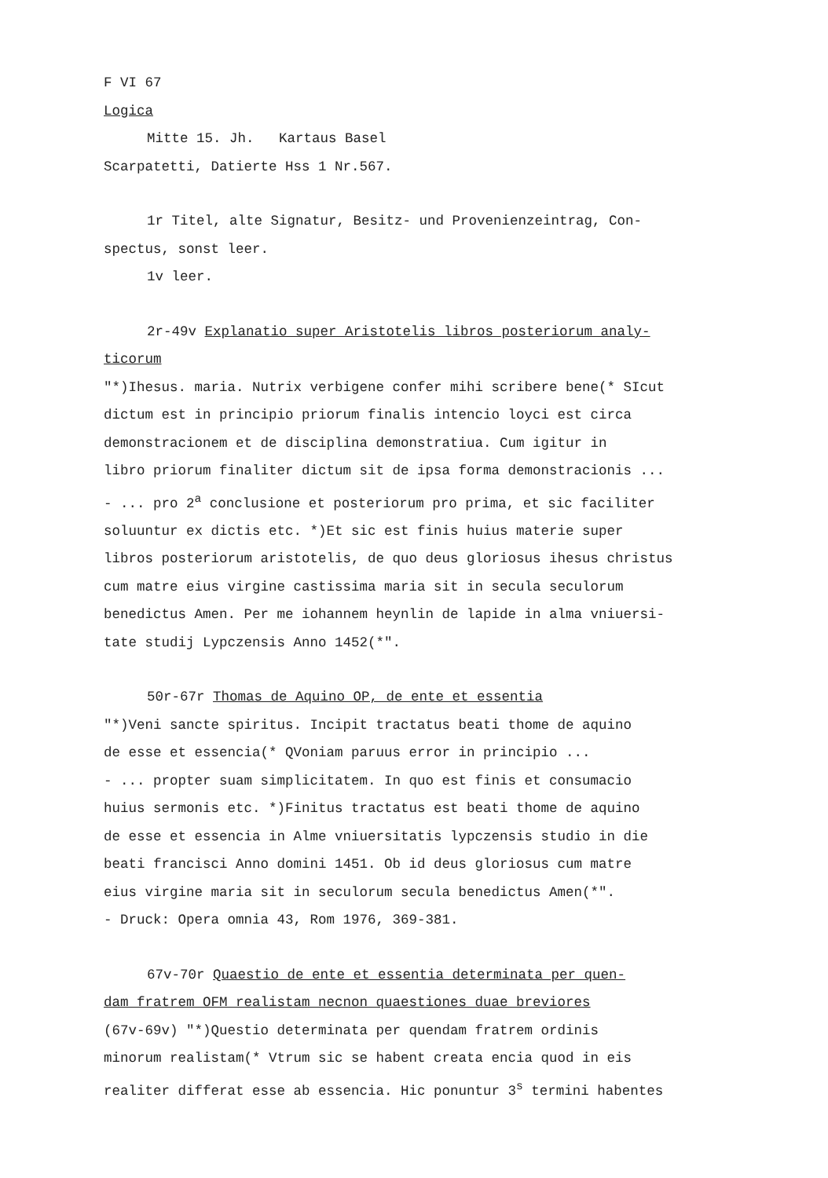F VI 67
Logica
Mitte 15. Jh. Kartaus Basel
Scarpatetti, Datierte Hss 1 Nr.567.
1r Titel, alte Signatur, Besitz- und Provenienzeintrag, Con-
spectus, sonst leer.
1v leer.
2r-49v Explanatio super Aristotelis libros posteriorum analy-
ticorum
"*)Ihesus. maria. Nutrix verbigene confer mihi scribere bene(* SIcut
dictum est in principio priorum finalis intencio loyci est circa
demonstracionem et de disciplina demonstratiua. Cum igitur in
libro priorum finaliter dictum sit de ipsa forma demonstracionis ...
- ... pro 2<sup>a</sup> conclusione et posteriorum pro prima, et sic faciliter
soluuntur ex dictis etc. *)Et sic est finis huius materie super
libros posteriorum aristotelis, de quo deus gloriosus ihesus christus
cum matre eius virgine castissima maria sit in secula seculorum
benedictus Amen. Per me iohannem heynlin de lapide in alma vniuersi-
tate studij Lypczensis Anno 1452(*".
50r-67r Thomas de Aquino OP, de ente et essentia
"*)Veni sancte spiritus. Incipit tractatus beati thome de aquino
de esse et essencia(* QVoniam paruus error in principio ...
- ... propter suam simplicitatem. In quo est finis et consumacio
huius sermonis etc. *)Finitus tractatus est beati thome de aquino
de esse et essencia in Alme vniuersitatis lypczensis studio in die
beati francisci Anno domini 1451. Ob id deus gloriosus cum matre
eius virgine maria sit in seculorum secula benedictus Amen(*".
- Druck: Opera omnia 43, Rom 1976, 369-381.
67v-70r Quaestio de ente et essentia determinata per quen-
dam fratrem OFM realistam necnon quaestiones duae breviores
(67v-69v) "*)Questio determinata per quendam fratrem ordinis
minorum realistam(* Vtrum sic se habent creata encia quod in eis
realiter differat esse ab essencia. Hic ponuntur 3<sup>s</sup> termini habentes